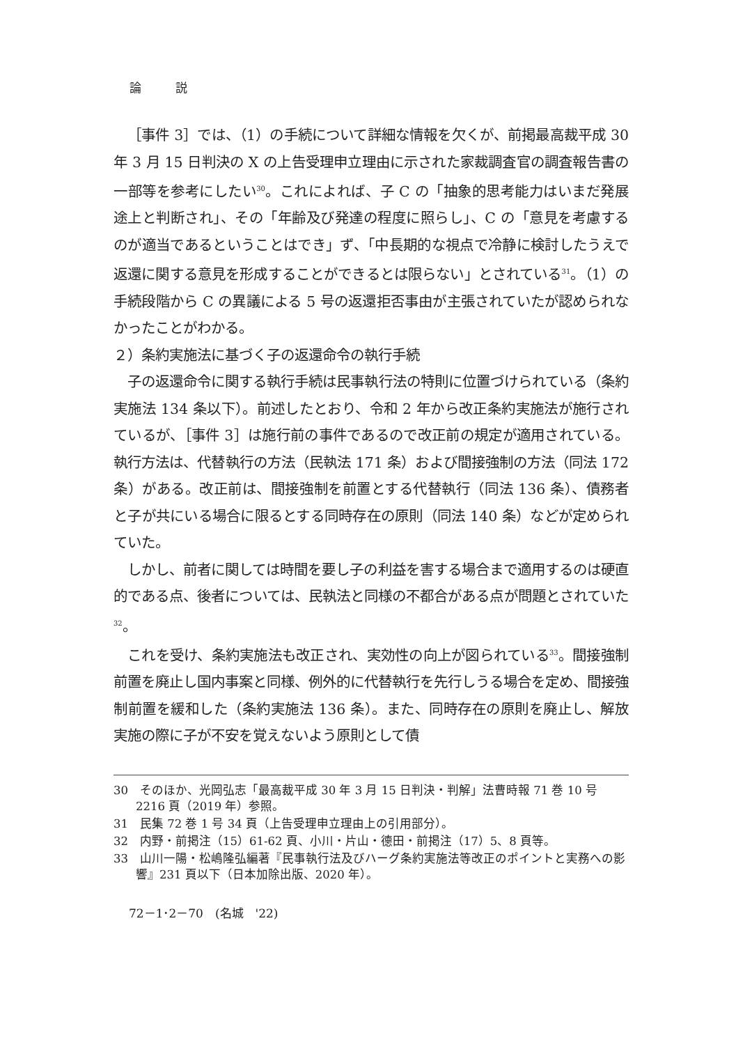論 説
［事件 3］では、（1）の手続について詳細な情報を欠くが、前掲最高裁平成 30 年 3 月 15 日判決の X の上告受理申立理由に示された家裁調査官の調査報告書の一部等を参考にしたい<sup>30</sup>。これによれば、子 C の「抽象的思考能力はいまだ発展途上と判断され」、その「年齢及び発達の程度に照らし」、C の「意見を考慮するのが適当であるということはでき」ず、「中長期的な視点で冷静に検討したうえで返還に関する意見を形成することができるとは限らない」とされている<sup>31</sup>。（1）の手続段階から C の異議による 5 号の返還拒否事由が主張されていたが認められなかったことがわかる。
２）条約実施法に基づく子の返還命令の執行手続
子の返還命令に関する執行手続は民事執行法の特則に位置づけられている（条約実施法 134 条以下）。前述したとおり、令和 2 年から改正条約実施法が施行されているが、［事件 3］は施行前の事件であるので改正前の規定が適用されている。執行方法は、代替執行の方法（民執法 171 条）および間接強制の方法（同法 172 条）がある。改正前は、間接強制を前置とする代替執行（同法 136 条）、債務者と子が共にいる場合に限るとする同時存在の原則（同法 140 条）などが定められていた。
しかし、前者に関しては時間を要し子の利益を害する場合まで適用するのは硬直的である点、後者については、民執法と同様の不都合がある点が問題とされていた<sup>32</sup>。
これを受け、条約実施法も改正され、実効性の向上が図られている<sup>33</sup>。間接強制前置を廃止し国内事案と同様、例外的に代替執行を先行しうる場合を定め、間接強制前置を緩和した（条約実施法 136 条）。また、同時存在の原則を廃止し、解放実施の際に子が不安を覚えないよう原則として債
30　そのほか、光岡弘志「最高裁平成 30 年 3 月 15 日判決・判解」法曹時報 71 巻 10 号 2216 頁（2019 年）参照。
31　民集 72 巻 1 号 34 頁（上告受理申立理由上の引用部分）。
32　内野・前掲注（15）61-62 頁、小川・片山・德田・前掲注（17）5、8 頁等。
33　山川一陽・松嶋隆弘編著『民事執行法及びハーグ条約実施法等改正のポイントと実務への影響』231 頁以下（日本加除出版、2020 年）。
72－1･2－70　(名城　'22)